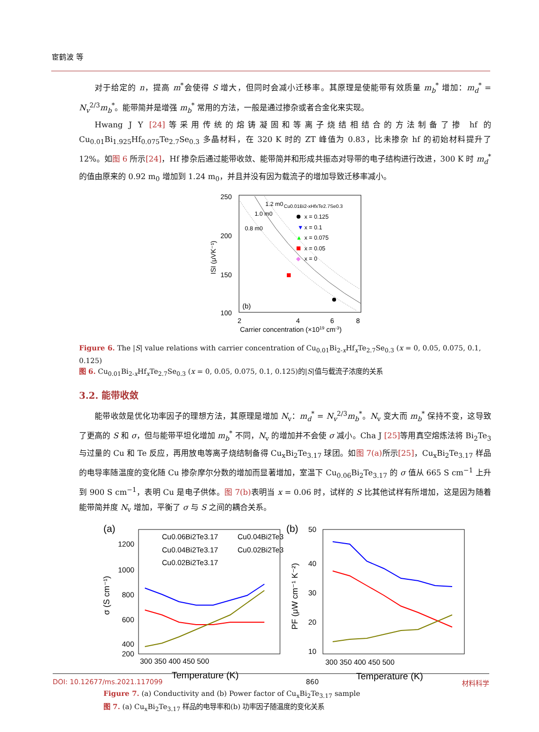宦鹤波 等
对于给定的 n，提高 m<sup>*</sup>会使得 S 增大，但同时会减小迁移率。其原理是使能带有效质量 m<sub>b</sub><sup>*</sup> 增加：m<sub>d</sub><sup>*</sup> = N<sub>v</sub><sup>2/3</sup>m<sub>b</sub><sup>*</sup>。能带简并是增强 m<sub>b</sub><sup>*</sup> 常用的方法，一般是通过掺杂或者合金化来实现。
Hwang J Y [24] 等采用传统的熔铸凝固和等离子烧结相结合的方法制备了掺 hf 的 Cu<sub>0.01</sub>Bi<sub>1.925</sub>Hf<sub>0.075</sub>Te<sub>2.7</sub>Se<sub>0.3</sub> 多晶材料，在 320 K 时的 ZT 峰值为 0.83，比未掺杂 hf 的初始材料提升了 12%。如图 6 所示[24]，Hf 掺杂后通过能带收敛、能带简并和形成共振态对导带的电子结构进行改进，300 K 时 m<sub>d</sub><sup>*</sup> 的值由原来的 0.92 m<sub>0</sub> 增加到 1.24 m<sub>0</sub>，并且并没有因为载流子的增加导致迁移率减小。
250
200
150
100
2
4
6
8
Carrier concentration (×1019 cm-3)
ISI (μVK⁻¹)
1.2 m0
1.0 m0
0.8 m0
Cu0.01Bi2-xHfxTe2.7Se0.3
x = 0.125
▼
x = 0.1
▲
x = 0.075
x = 0.05
◆
x = 0
(b)
Figure 6. The |S| value relations with carrier concentration of Cu<sub>0.01</sub>Bi<sub>2-x</sub>Hf<sub>x</sub>Te<sub>2.7</sub>Se<sub>0.3</sub> (x = 0, 0.05, 0.075, 0.1, 0.125)
图 6. Cu<sub>0.01</sub>Bi<sub>2-x</sub>Hf<sub>x</sub>Te<sub>2.7</sub>Se<sub>0.3</sub> (x = 0, 0.05, 0.075, 0.1, 0.125)的|S|值与载流子浓度的关系
3.2. 能带收敛
能带收敛是优化功率因子的理想方法，其原理是增加 N<sub>v</sub>：m<sub>d</sub><sup>*</sup> = N<sub>v</sub><sup>2/3</sup>m<sub>b</sub><sup>*</sup>。N<sub>v</sub> 变大而 m<sub>b</sub><sup>*</sup> 保持不变，这导致了更高的 S 和 σ，但与能带平坦化增加 m<sub>b</sub><sup>*</sup> 不同，N<sub>v</sub> 的增加并不会使 σ 减小。Cha J [25] 等用真空熔炼法将 Bi<sub>2</sub>Te<sub>3</sub> 与过量的 Cu 和 Te 反应，再用放电等离子烧结制备得 Cu<sub>x</sub>Bi<sub>2</sub>Te<sub>3.17</sub> 球团。如图 7(a) 所示[25]，Cu<sub>x</sub>Bi<sub>2</sub>Te<sub>3.17</sub> 样品的电导率随温度的变化随 Cu 掺杂摩尔分数的增加而显著增加，室温下 Cu<sub>0.06</sub>Bi<sub>2</sub>Te<sub>3.17</sub> 的 σ 值从 665 S cm<sup>−1</sup> 上升到 900 S cm<sup>−1</sup>，表明 Cu 是电子供体。图 7(b) 表明当 x = 0.06 时，试样的 S 比其他试样有所增加，这是因为随着能带简并度 N<sub>v</sub> 增加，平衡了 σ 与 S 之间的耦合关系。
(a)
(b)
1200
1000
800
600
400
200
300 350 400 450 500
Temperature (K)
σ (S cm⁻¹)
50
40
30
20
10
300 350 400 450 500
Temperature (K)
PF (μW cm⁻¹ K⁻²)
Cu0.06Bi2Te3.17
Cu0.04Bi2Te3
Cu0.04Bi2Te3.17
Cu0.02Bi2Te3
Cu0.02Bi2Te3.17
Figure 7. (a) Conductivity and (b) Power factor of Cu<sub>x</sub>Bi<sub>2</sub>Te<sub>3.17</sub> sample
图 7. (a) Cu<sub>x</sub>Bi<sub>2</sub>Te<sub>3.17</sub> 样品的电导率和(b) 功率因子随温度的变化关系
DOI: 10.12677/ms.2021.117099 860 材料科学